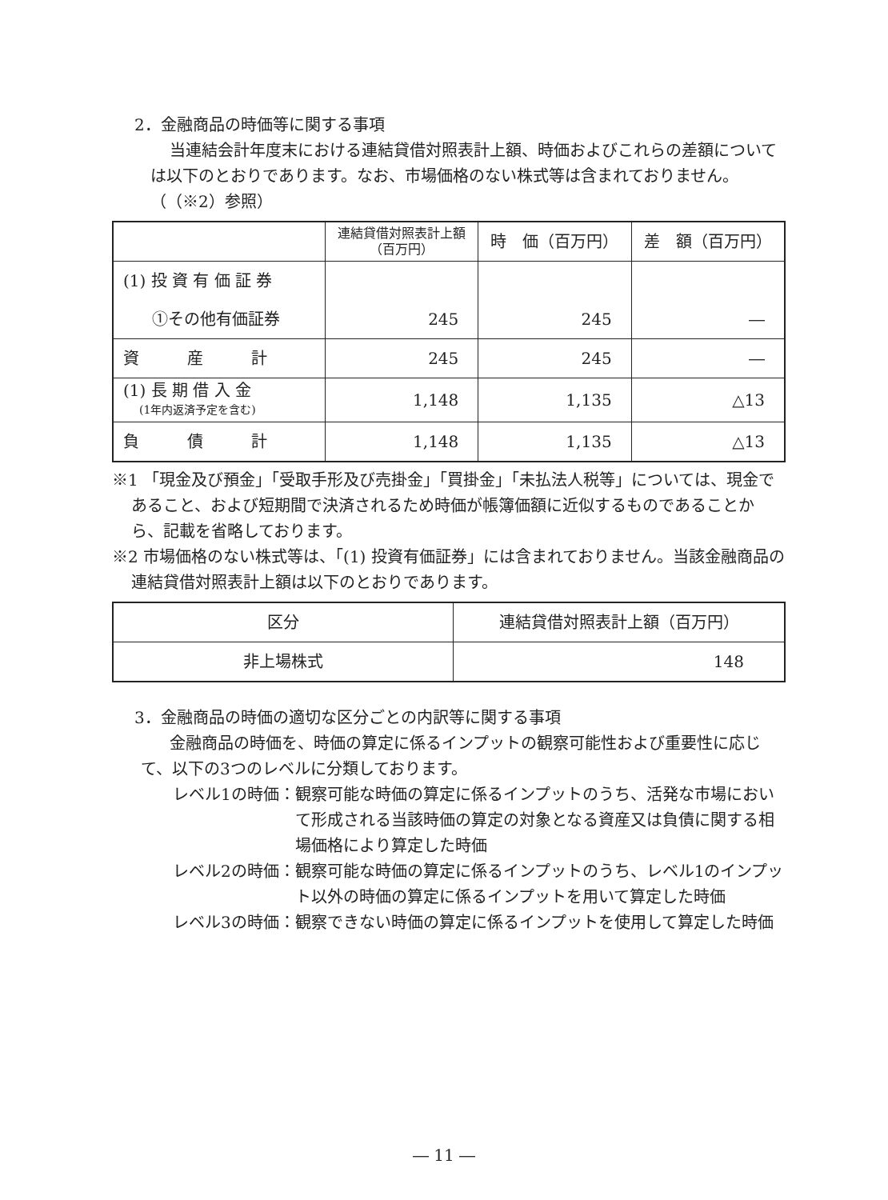2．金融商品の時価等に関する事項
当連結会計年度末における連結貸借対照表計上額、時価およびこれらの差額については以下のとおりであります。なお、市場価格のない株式等は含まれておりません。（（※2）参照）
| | 連結貸借対照表計上額 （百万円） | 時 価（百万円） | 差 額（百万円） |
| --- | --- | --- | --- |
| (1) 投 資 有 価 証 券 | | | |
| ①その他有価証券 | 245 | 245 | ― |
| 資 産 計 | 245 | 245 | ― |
| (1) 長 期 借 入 金 (1年内返済予定を含む) | 1,148 | 1,135 | △13 |
| 負 債 計 | 1,148 | 1,135 | △13 |
※1 「現金及び預金」「受取手形及び売掛金」「買掛金」「未払法人税等」については、現金であること、および短期間で決済されるため時価が帳簿価額に近似するものであることから、記載を省略しております。
※2 市場価格のない株式等は、「(1) 投資有価証券」には含まれておりません。当該金融商品の連結貸借対照表計上額は以下のとおりであります。
| 区分 | 連結貸借対照表計上額（百万円） |
| --- | --- |
| 非上場株式 | 148 |
3．金融商品の時価の適切な区分ごとの内訳等に関する事項
金融商品の時価を、時価の算定に係るインプットの観察可能性および重要性に応じて、以下の3つのレベルに分類しております。
レベル1の時価： 観察可能な時価の算定に係るインプットのうち、活発な市場において形成される当該時価の算定の対象となる資産又は負債に関する相場価格により算定した時価
レベル2の時価： 観察可能な時価の算定に係るインプットのうち、レベル1のインプット以外の時価の算定に係るインプットを用いて算定した時価
レベル3の時価： 観察できない時価の算定に係るインプットを使用して算定した時価
― 11 ―